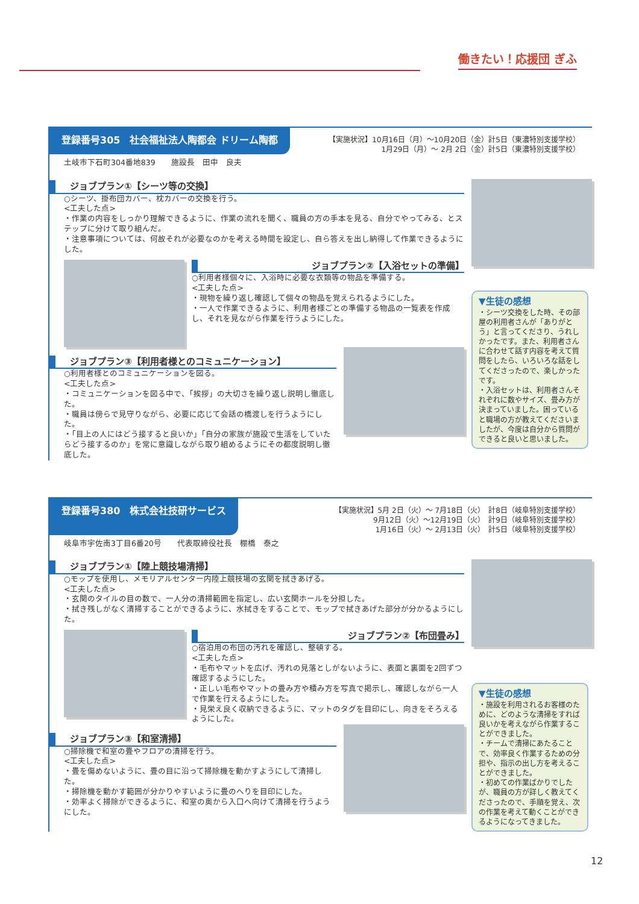働きたい！応援団 ぎふ
登録番号305　社会福祉法人陶都会 ドリーム陶都
【実施状況】10月16日（月）～10月20日（金）計5日（東濃特別支援学校）
1月29日（月）～ 2月 2日（金）計5日（東濃特別支援学校）
土岐市下石町304番地839　　施設長　田中　良夫
ジョブプラン①【シーツ等の交換】
○シーツ、掛布団カバー、枕カバーの交換を行う。
<工夫した点>
・作業の内容をしっかり理解できるように、作業の流れを聞く、職員の方の手本を見る、自分でやってみる、とステップに分けて取り組んだ。
・注意事項については、何故それが必要なのかを考える時間を設定し、自ら答えを出し納得して作業できるようにした。
ジョブプラン②【入浴セットの準備】
○利用者様個々に、入浴時に必要な衣類等の物品を準備する。
<工夫した点>
・現物を繰り返し確認して個々の物品を覚えられるようにした。
・一人で作業できるように、利用者様ごとの準備する物品の一覧表を作成し、それを見ながら作業を行うようにした。
ジョブプラン③【利用者様とのコミュニケーション】
○利用者様とのコミュニケーションを図る。
<工夫した点>
・コミュニケーションを図る中で、「挨拶」の大切さを繰り返し説明し徹底した。
・職員は傍らで見守りながら、必要に応じて会話の橋渡しを行うようにした。
・「目上の人にはどう接すると良いか」「自分の家族が施設で生活をしていたらどう接するのか」を常に意識しながら取り組めるようにその都度説明し徹底した。
▼生徒の感想
・シーツ交換をした時、その部屋の利用者さんが「ありがとう」と言ってくださり、うれしかったです。また、利用者さんに合わせて話す内容を考えて質問をしたら、いろいろな話をしてくださったので、楽しかったです。
・入浴セットは、利用者さんそれぞれに数やサイズ、畳み方が決まっていました。困っていると職場の方が教えてくださいましたが、今度は自分から質問ができると良いと思いました。
登録番号380　株式会社技研サービス
【実施状況】5月 2日（火）～ 7月18日（火）　計8日（岐阜特別支援学校）
9月12日（火）～12月19日（火）　計9日（岐阜特別支援学校）
1月16日（火）～ 2月13日（火）　計5日（岐阜特別支援学校）
岐阜市宇佐南3丁目6番20号　　代表取締役社長　棚橋　泰之
ジョブプラン①【陸上競技場清掃】
○モップを使用し、メモリアルセンター内陸上競技場の玄関を拭きあげる。
<工夫した点>
・玄関のタイルの目の数で、一人分の清掃範囲を指定し、広い玄関ホールを分担した。
・拭き残しがなく清掃することができるように、水拭きをすることで、モップで拭きあげた部分が分かるようにした。
ジョブプラン②【布団畳み】
○宿泊用の布団の汚れを確認し、整頓する。
<工夫した点>
・毛布やマットを広げ、汚れの見落としがないように、表面と裏面を2回ずつ確認するようにした。
・正しい毛布やマットの畳み方や積み方を写真で掲示し、確認しながら一人で作業を行えるようにした。
・見栄え良く収納できるように、マットのタグを目印にし、向きをそろえるようにした。
ジョブプラン③【和室清掃】
○掃除機で和室の畳やフロアの清掃を行う。
<工夫した点>
・畳を傷めないように、畳の目に沿って掃除機を動かすようにして清掃した。
・掃除機を動かす範囲が分かりやすいように畳のへりを目印にした。
・効率よく掃除ができるように、和室の奥から入口へ向けて清掃を行うようにした。
▼生徒の感想
・施設を利用されるお客様のために、どのような清掃をすれば良いかを考えながら作業することができました。
・チームで清掃にあたることで、効率良く作業するための分担や、指示の出し方を考えることができました。
・初めての作業ばかりでしたが、職員の方が詳しく教えてくださったので、手順を覚え、次の作業を考えて動くことができるようになってきました。
12